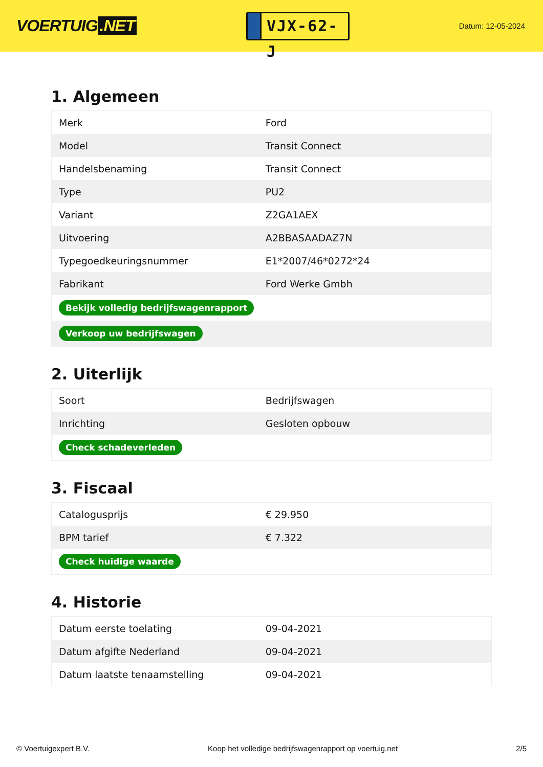VOERTUIG.NET
VJX-62-J
Datum: 12-05-2024
1. Algemeen
| Merk | Ford |
| Model | Transit Connect |
| Handelsbenaming | Transit Connect |
| Type | PU2 |
| Variant | Z2GA1AEX |
| Uitvoering | A2BBASAADAZ7N |
| Typegoedkeuringsnummer | E1*2007/46*0272*24 |
| Fabrikant | Ford Werke Gmbh |
| Bekijk volledig bedrijfswagenrapport | |
| Verkoop uw bedrijfswagen | |
2. Uiterlijk
| Soort | Bedrijfswagen |
| Inrichting | Gesloten opbouw |
| Check schadeverleden | |
3. Fiscaal
| Catalogusprijs | € 29.950 |
| BPM tarief | € 7.322 |
| Check huidige waarde | |
4. Historie
| Datum eerste toelating | 09-04-2021 |
| Datum afgifte Nederland | 09-04-2021 |
| Datum laatste tenaamstelling | 09-04-2021 |
© Voertuigexpert B.V. Koop het volledige bedrijfswagenrapport op voertuig.net 2/5